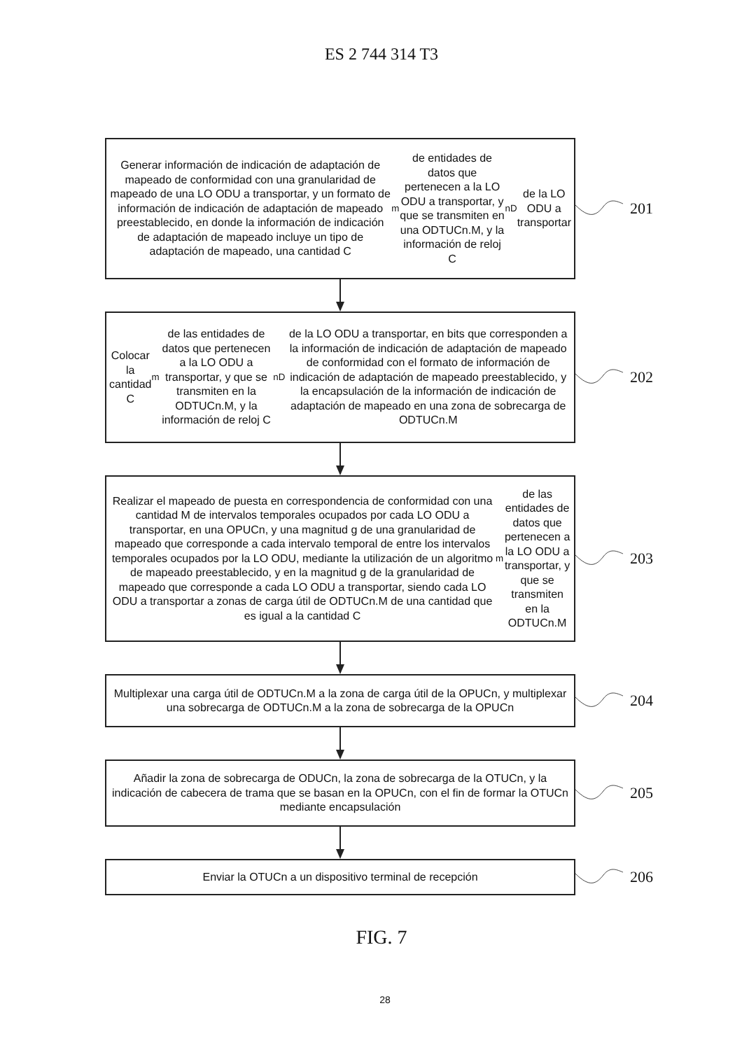ES 2 744 314 T3
Generar información de indicación de adaptación de mapeado de conformidad con una granularidad de mapeado de una LO ODU a transportar, y un formato de información de indicación de adaptación de mapeado preestablecido, en donde la información de indicación de adaptación de mapeado incluye un tipo de adaptación de mapeado, una cantidad C<sub>m</sub> de entidades de datos que pertenecen a la LO ODU a transportar, y que se transmiten en una ODTUCn.M, y la información de reloj C<sub>nD</sub> de la LO ODU a transportar
201
Colocar la cantidad C<sub>m</sub> de las entidades de datos que pertenecen a la LO ODU a transportar, y que se transmiten en la ODTUCn.M, y la información de reloj C<sub>nD</sub> de la LO ODU a transportar, en bits que corresponden a la información de indicación de adaptación de mapeado de conformidad con el formato de información de indicación de adaptación de mapeado preestablecido, y la encapsulación de la información de indicación de adaptación de mapeado en una zona de sobrecarga de ODTUCn.M
202
Realizar el mapeado de puesta en correspondencia de conformidad con una cantidad M de intervalos temporales ocupados por cada LO ODU a transportar, en una OPUCn, y una magnitud g de una granularidad de mapeado que corresponde a cada intervalo temporal de entre los intervalos temporales ocupados por la LO ODU, mediante la utilización de un algoritmo de mapeado preestablecido, y en la magnitud g de la granularidad de mapeado que corresponde a cada LO ODU a transportar, siendo cada LO ODU a transportar a zonas de carga útil de ODTUCn.M de una cantidad que es igual a la cantidad C<sub>m</sub> de las entidades de datos que pertenecen a la LO ODU a transportar, y que se transmiten en la ODTUCn.M
203
Multiplexar una carga útil de ODTUCn.M a la zona de carga útil de la OPUCn, y multiplexar una sobrecarga de ODTUCn.M a la zona de sobrecarga de la OPUCn
204
Añadir la zona de sobrecarga de ODUCn, la zona de sobrecarga de la OTUCn, y la indicación de cabecera de trama que se basan en la OPUCn, con el fin de formar la OTUCn mediante encapsulación
205
Enviar la OTUCn a un dispositivo terminal de recepción
206
FIG. 7
28